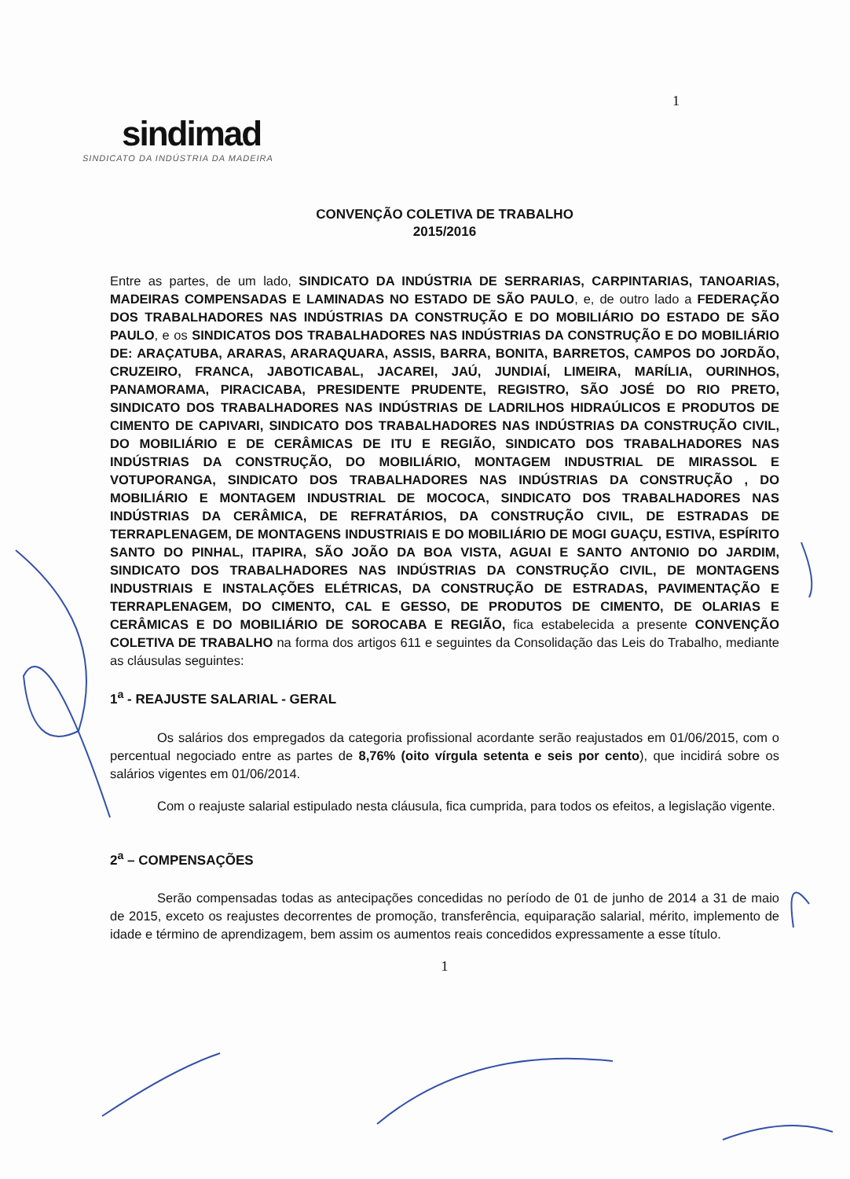1
sindimad
SINDICATO DA INDÚSTRIA DA MADEIRA
CONVENÇÃO COLETIVA DE TRABALHO
2015/2016
Entre as partes, de um lado, SINDICATO DA INDÚSTRIA DE SERRARIAS, CARPINTARIAS, TANOARIAS, MADEIRAS COMPENSADAS E LAMINADAS NO ESTADO DE SÃO PAULO, e, de outro lado a FEDERAÇÃO DOS TRABALHADORES NAS INDÚSTRIAS DA CONSTRUÇÃO E DO MOBILIÁRIO DO ESTADO DE SÃO PAULO, e os SINDICATOS DOS TRABALHADORES NAS INDÚSTRIAS DA CONSTRUÇÃO E DO MOBILIÁRIO DE: ARAÇATUBA, ARARAS, ARARAQUARA, ASSIS, BARRA, BONITA, BARRETOS, CAMPOS DO JORDÃO, CRUZEIRO, FRANCA, JABOTICABAL, JACAREI, JAÚ, JUNDIAÍ, LIMEIRA, MARÍLIA, OURINHOS, PANAMORAMA, PIRACICABA, PRESIDENTE PRUDENTE, REGISTRO, SÃO JOSÉ DO RIO PRETO, SINDICATO DOS TRABALHADORES NAS INDÚSTRIAS DE LADRILHOS HIDRAÚLICOS E PRODUTOS DE CIMENTO DE CAPIVARI, SINDICATO DOS TRABALHADORES NAS INDÚSTRIAS DA CONSTRUÇÃO CIVIL, DO MOBILIÁRIO E DE CERÂMICAS DE ITU E REGIÃO, SINDICATO DOS TRABALHADORES NAS INDÚSTRIAS DA CONSTRUÇÃO, DO MOBILIÁRIO, MONTAGEM INDUSTRIAL DE MIRASSOL E VOTUPORANGA, SINDICATO DOS TRABALHADORES NAS INDÚSTRIAS DA CONSTRUÇÃO , DO MOBILIÁRIO E MONTAGEM INDUSTRIAL DE MOCOCA, SINDICATO DOS TRABALHADORES NAS INDÚSTRIAS DA CERÂMICA, DE REFRATÁRIOS, DA CONSTRUÇÃO CIVIL, DE ESTRADAS DE TERRAPLENAGEM, DE MONTAGENS INDUSTRIAIS E DO MOBILIÁRIO DE MOGI GUAÇU, ESTIVA, ESPÍRITO SANTO DO PINHAL, ITAPIRA, SÃO JOÃO DA BOA VISTA, AGUAI E SANTO ANTONIO DO JARDIM, SINDICATO DOS TRABALHADORES NAS INDÚSTRIAS DA CONSTRUÇÃO CIVIL, DE MONTAGENS INDUSTRIAIS E INSTALAÇÕES ELÉTRICAS, DA CONSTRUÇÃO DE ESTRADAS, PAVIMENTAÇÃO E TERRAPLENAGEM, DO CIMENTO, CAL E GESSO, DE PRODUTOS DE CIMENTO, DE OLARIAS E CERÂMICAS E DO MOBILIÁRIO DE SOROCABA E REGIÃO, fica estabelecida a presente CONVENÇÃO COLETIVA DE TRABALHO na forma dos artigos 611 e seguintes da Consolidação das Leis do Trabalho, mediante as cláusulas seguintes:
1<sup>a</sup> - REAJUSTE SALARIAL - GERAL
Os salários dos empregados da categoria profissional acordante serão reajustados em 01/06/2015, com o percentual negociado entre as partes de 8,76% (oito vírgula setenta e seis por cento), que incidirá sobre os salários vigentes em 01/06/2014.
Com o reajuste salarial estipulado nesta cláusula, fica cumprida, para todos os efeitos, a legislação vigente.
2<sup>a</sup> – COMPENSAÇÕES
Serão compensadas todas as antecipações concedidas no período de 01 de junho de 2014 a 31 de maio de 2015, exceto os reajustes decorrentes de promoção, transferência, equiparação salarial, mérito, implemento de idade e término de aprendizagem, bem assim os aumentos reais concedidos expressamente a esse título.
1